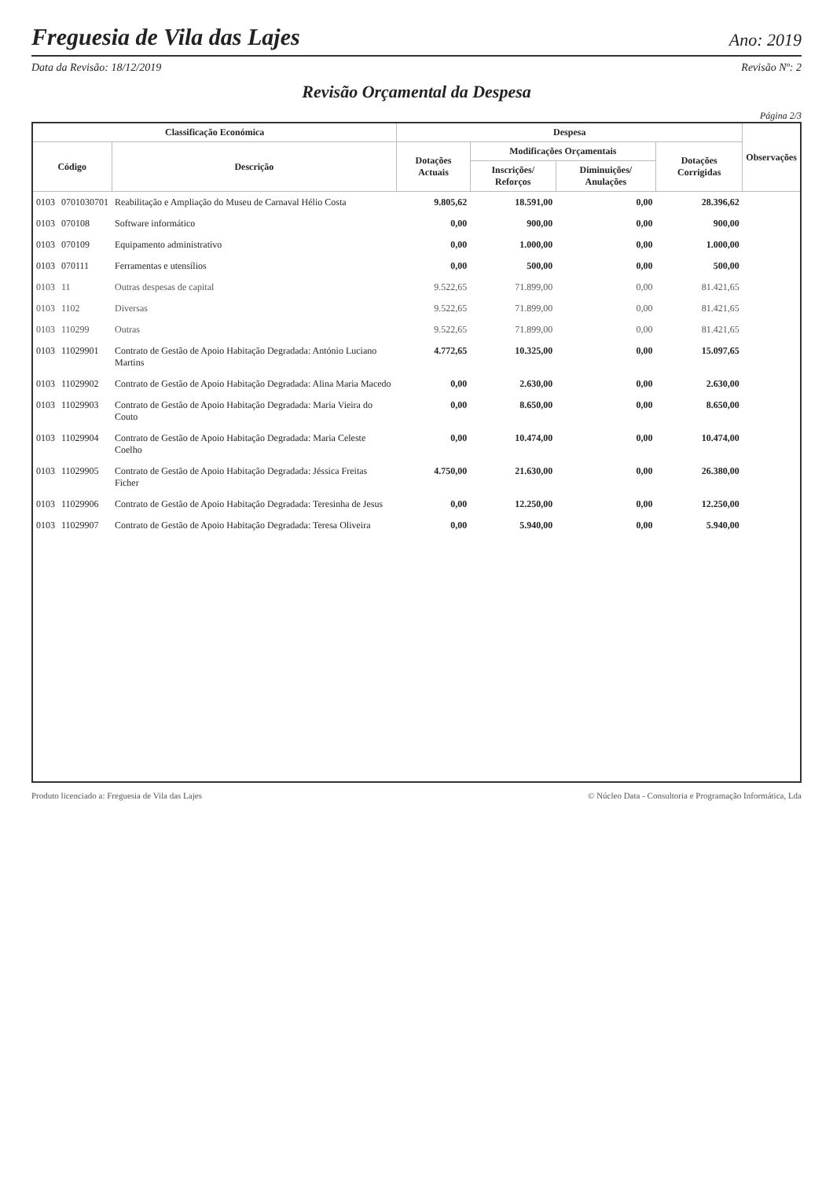Freguesia de Vila das Lajes
Ano: 2019
Data da Revisão: 18/12/2019 Revisão Nº: 2
Revisão Orçamental da Despesa
Página 2/3
| Classificação Económica | | | Despesa | | | | Observações |
| --- | --- | --- | --- | --- | --- | --- | --- |
| Código | | Descrição | Dotações Actuais | Modificações Orçamentais | | Dotações Corrigidas | |
| | | | | Inscrições/ Reforços | Diminuições/ Anulações | | |
| 0103 | 0701030701 | Reabilitação e Ampliação do Museu de Carnaval Hélio Costa | 9.805,62 | 18.591,00 | 0,00 | 28.396,62 | |
| 0103 | 070108 | Software informático | 0,00 | 900,00 | 0,00 | 900,00 | |
| 0103 | 070109 | Equipamento administrativo | 0,00 | 1.000,00 | 0,00 | 1.000,00 | |
| 0103 | 070111 | Ferramentas e utensílios | 0,00 | 500,00 | 0,00 | 500,00 | |
| 0103 | 11 | Outras despesas de capital | 9.522,65 | 71.899,00 | 0,00 | 81.421,65 | |
| 0103 | 1102 | Diversas | 9.522,65 | 71.899,00 | 0,00 | 81.421,65 | |
| 0103 | 110299 | Outras | 9.522,65 | 71.899,00 | 0,00 | 81.421,65 | |
| 0103 | 11029901 | Contrato de Gestão de Apoio Habitação Degradada: António Luciano Martins | 4.772,65 | 10.325,00 | 0,00 | 15.097,65 | |
| 0103 | 11029902 | Contrato de Gestão de Apoio Habitação Degradada: Alina Maria Macedo | 0,00 | 2.630,00 | 0,00 | 2.630,00 | |
| 0103 | 11029903 | Contrato de Gestão de Apoio Habitação Degradada: Maria Vieira do Couto | 0,00 | 8.650,00 | 0,00 | 8.650,00 | |
| 0103 | 11029904 | Contrato de Gestão de Apoio Habitação Degradada: Maria Celeste Coelho | 0,00 | 10.474,00 | 0,00 | 10.474,00 | |
| 0103 | 11029905 | Contrato de Gestão de Apoio Habitação Degradada: Jéssica Freitas Ficher | 4.750,00 | 21.630,00 | 0,00 | 26.380,00 | |
| 0103 | 11029906 | Contrato de Gestão de Apoio Habitação Degradada: Teresinha de Jesus | 0,00 | 12.250,00 | 0,00 | 12.250,00 | |
| 0103 | 11029907 | Contrato de Gestão de Apoio Habitação Degradada: Teresa Oliveira | 0,00 | 5.940,00 | 0,00 | 5.940,00 | |
Produto licenciado a: Freguesia de Vila das Lajes © Núcleo Data - Consultoria e Programação Informática, Lda